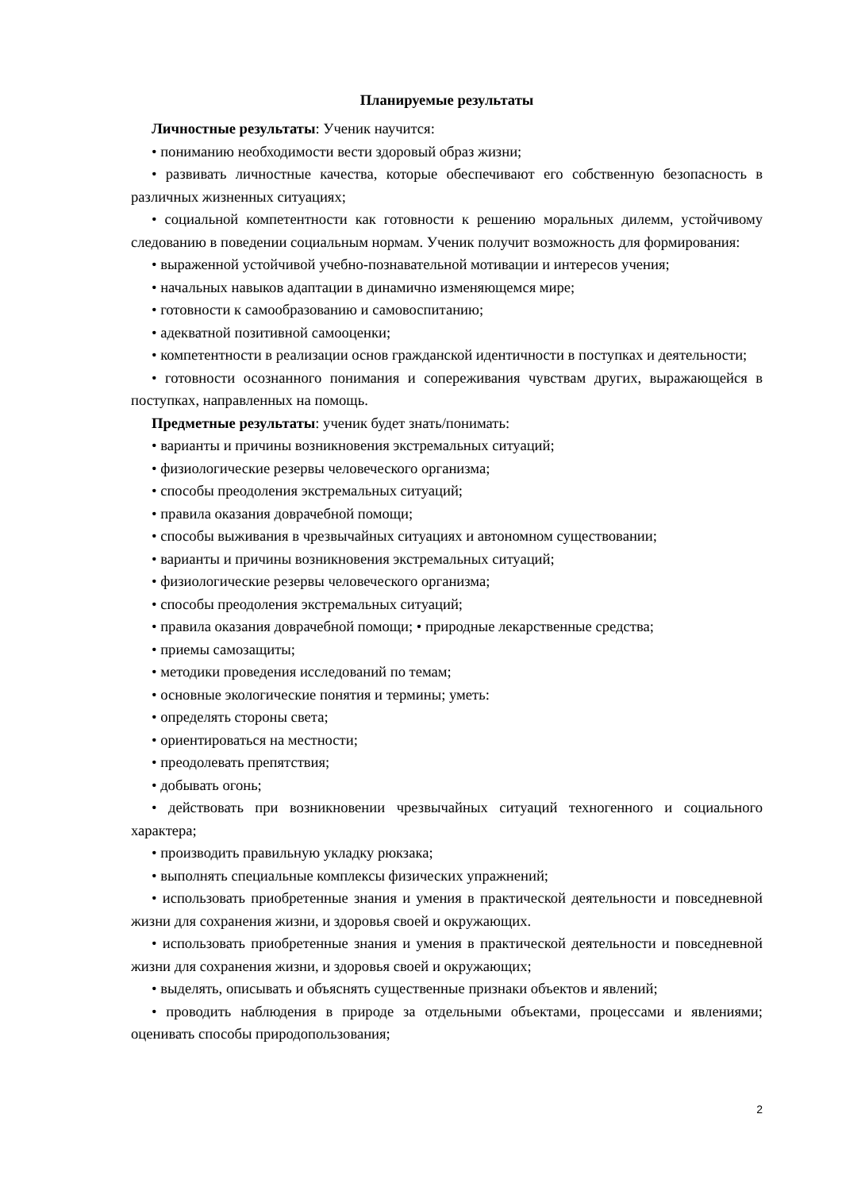Планируемые результаты
Личностные результаты: Ученик научится:
• пониманию необходимости вести здоровый образ жизни;
• развивать личностные качества, которые обеспечивают его собственную безопасность в различных жизненных ситуациях;
• социальной компетентности как готовности к решению моральных дилемм, устойчивому следованию в поведении социальным нормам. Ученик получит возможность для формирования:
• выраженной устойчивой учебно-познавательной мотивации и интересов учения;
• начальных навыков адаптации в динамично изменяющемся мире;
• готовности к самообразованию и самовоспитанию;
• адекватной позитивной самооценки;
• компетентности в реализации основ гражданской идентичности в поступках и деятельности;
• готовности осознанного понимания и сопереживания чувствам других, выражающейся в поступках, направленных на помощь.
Предметные результаты: ученик будет знать/понимать:
• варианты и причины возникновения экстремальных ситуаций;
• физиологические резервы человеческого организма;
• способы преодоления экстремальных ситуаций;
• правила оказания доврачебной помощи;
• способы выживания в чрезвычайных ситуациях и автономном существовании;
• варианты и причины возникновения экстремальных ситуаций;
• физиологические резервы человеческого организма;
• способы преодоления экстремальных ситуаций;
• правила оказания доврачебной помощи; • природные лекарственные средства;
• приемы самозащиты;
• методики проведения исследований по темам;
• основные экологические понятия и термины; уметь:
• определять стороны света;
• ориентироваться на местности;
• преодолевать препятствия;
• добывать огонь;
• действовать при возникновении чрезвычайных ситуаций техногенного и социального характера;
• производить правильную укладку рюкзака;
• выполнять специальные комплексы физических упражнений;
• использовать приобретенные знания и умения в практической деятельности и повседневной жизни для сохранения жизни, и здоровья своей и окружающих.
• использовать приобретенные знания и умения в практической деятельности и повседневной жизни для сохранения жизни, и здоровья своей и окружающих;
• выделять, описывать и объяснять существенные признаки объектов и явлений;
• проводить наблюдения в природе за отдельными объектами, процессами и явлениями; оценивать способы природопользования;
2